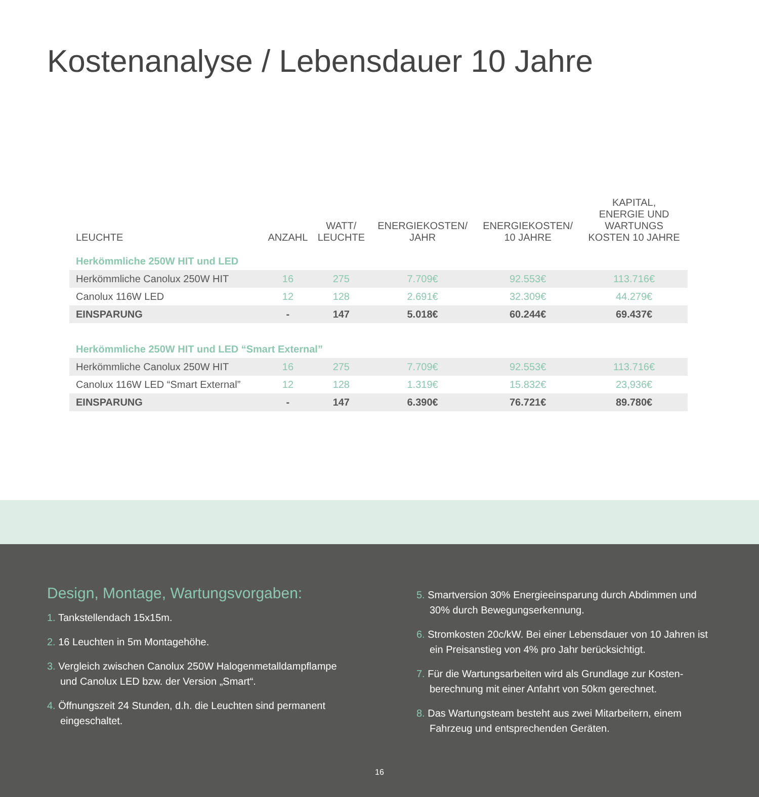Kostenanalyse / Lebensdauer 10 Jahre
| LEUCHTE | ANZAHL | WATT/ LEUCHTE | ENERGIEKOSTEN/ JAHR | ENERGIEKOSTEN/ 10 JAHRE | KAPITAL, ENERGIE UND WARTUNGS KOSTEN 10 JAHRE |
| --- | --- | --- | --- | --- | --- |
| Herkömmliche 250W HIT und LED | | | | | |
| Herkömmliche Canolux 250W HIT | 16 | 275 | 7.709€ | 92.553€ | 113.716€ |
| Canolux 116W LED | 12 | 128 | 2.691€ | 32.309€ | 44.279€ |
| EINSPARUNG | - | 147 | 5.018€ | 60.244€ | 69.437€ |
| Herkömmliche 250W HIT und LED “Smart External” | | | | | |
| Herkömmliche Canolux 250W HIT | 16 | 275 | 7.709€ | 92.553€ | 113.716€ |
| Canolux 116W LED “Smart External” | 12 | 128 | 1.319€ | 15.832€ | 23,936€ |
| EINSPARUNG | - | 147 | 6.390€ | 76.721€ | 89.780€ |
Design, Montage, Wartungsvorgaben:
1. Tankstellendach 15x15m.
2. 16 Leuchten in 5m Montagehöhe.
3. Vergleich zwischen Canolux 250W Halogenmetalldampflampe und Canolux LED bzw. der Version „Smart“.
4. Öffnungszeit 24 Stunden, d.h. die Leuchten sind permanent eingeschaltet.
5. Smartversion 30% Energieeinsparung durch Abdimmen und 30% durch Bewegungserkennung.
6. Stromkosten 20c/kW. Bei einer Lebensdauer von 10 Jahren ist ein Preisanstieg von 4% pro Jahr berücksichtigt.
7. Für die Wartungsarbeiten wird als Grundlage zur Kosten-berechnung mit einer Anfahrt von 50km gerechnet.
8. Das Wartungsteam besteht aus zwei Mitarbeitern, einem Fahrzeug und entsprechenden Geräten.
16